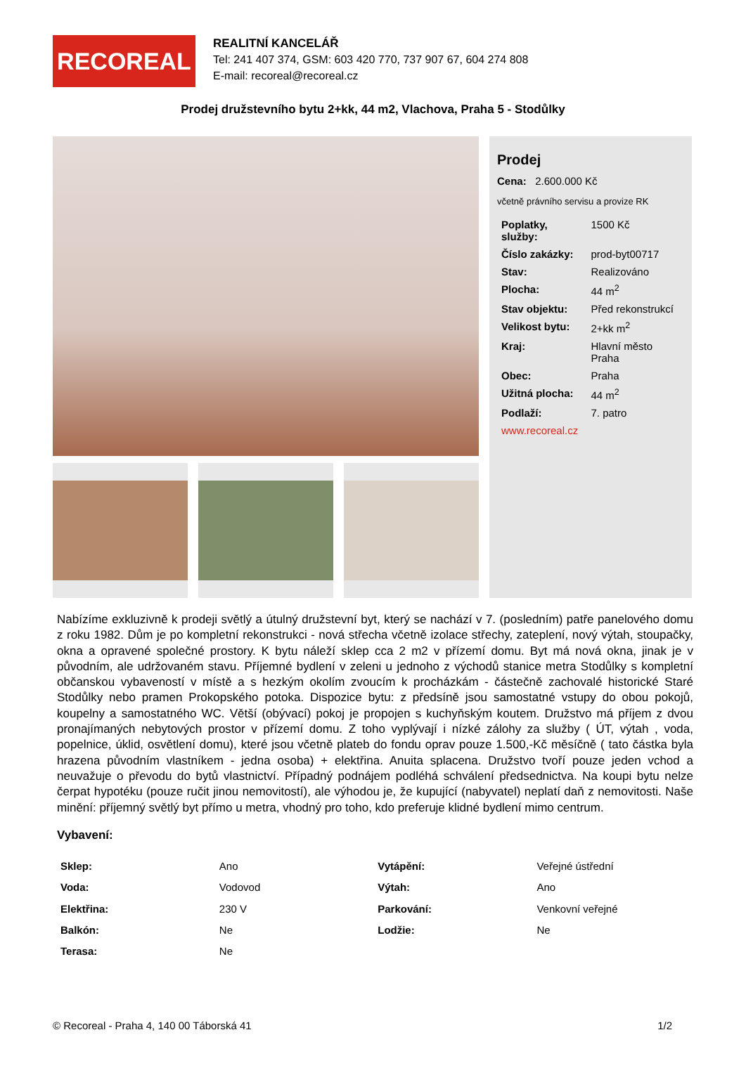RECOREAL
REALITNÍ KANCELÁŘ
Tel: 241 407 374, GSM: 603 420 770, 737 907 67, 604 274 808
E-mail: recoreal@recoreal.cz
Prodej družstevního bytu 2+kk, 44 m2, Vlachova, Praha 5 - Stodůlky
Prodej
Cena: 2.600.000 Kč
včetně právního servisu a provize RK
| Poplatky, služby: | 1500 Kč |
| Číslo zakázky: | prod-byt00717 |
| Stav: | Realizováno |
| Plocha: | 44 m<sup>2</sup> |
| Stav objektu: | Před rekonstrukcí |
| Velikost bytu: | 2+kk m<sup>2</sup> |
| Kraj: | Hlavní město Praha |
| Obec: | Praha |
| Užitná plocha: | 44 m<sup>2</sup> |
| Podlaží: | 7. patro |
| www.recoreal.cz | |
Nabízíme exkluzivně k prodeji světlý a útulný družstevní byt, který se nachází v 7. (posledním) patře panelového domu z roku 1982. Dům je po kompletní rekonstrukci - nová střecha včetně izolace střechy, zateplení, nový výtah, stoupačky, okna a opravené společné prostory. K bytu náleží sklep cca 2 m2 v přízemí domu. Byt má nová okna, jinak je v původním, ale udržovaném stavu. Příjemné bydlení v zeleni u jednoho z východů stanice metra Stodůlky s kompletní občanskou vybaveností v místě a s hezkým okolím zvoucím k procházkám - částečně zachovalé historické Staré Stodůlky nebo pramen Prokopského potoka. Dispozice bytu: z předsíně jsou samostatné vstupy do obou pokojů, koupelny a samostatného WC. Větší (obývací) pokoj je propojen s kuchyňským koutem. Družstvo má příjem z dvou pronajímaných nebytových prostor v přízemí domu. Z toho vyplývají i nízké zálohy za služby ( ÚT, výtah , voda, popelnice, úklid, osvětlení domu), které jsou včetně plateb do fondu oprav pouze 1.500,-Kč měsíčně ( tato částka byla hrazena původním vlastníkem - jedna osoba) + elektřina. Anuita splacena. Družstvo tvoří pouze jeden vchod a neuvažuje o převodu do bytů vlastnictví. Případný podnájem podléhá schválení předsednictva. Na koupi bytu nelze čerpat hypotéku (pouze ručit jinou nemovitostí), ale výhodou je, že kupující (nabyvatel) neplatí daň z nemovitosti. Naše minění: příjemný světlý byt přímo u metra, vhodný pro toho, kdo preferuje klidné bydlení mimo centrum.
Vybavení:
| Sklep: | Ano | Vytápění: | Veřejné ústřední |
| Voda: | Vodovod | Výtah: | Ano |
| Elektřina: | 230 V | Parkování: | Venkovní veřejné |
| Balkón: | Ne | Lodžie: | Ne |
| Terasa: | Ne | | |
© Recoreal - Praha 4, 140 00 Táborská 41 1/2